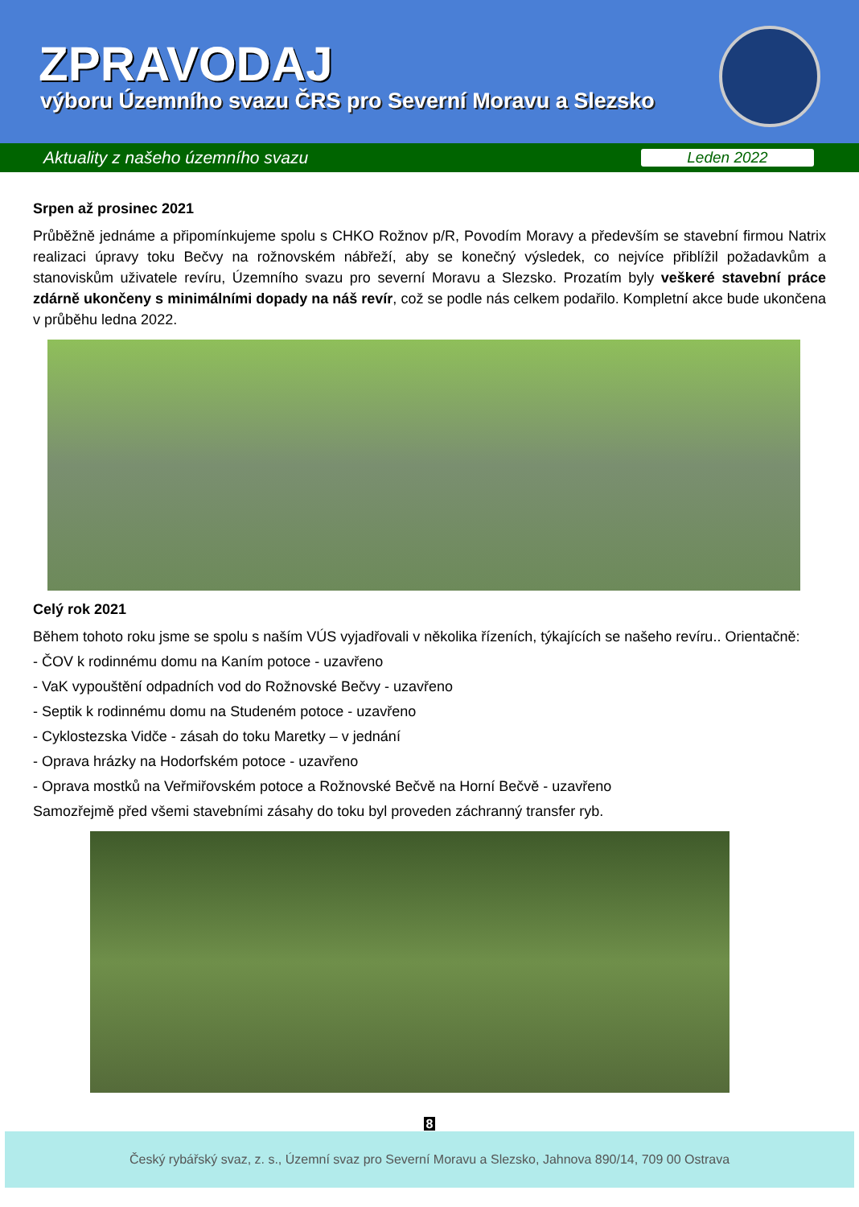ZPRAVODAJ
výboru Územního svazu ČRS pro Severní Moravu a Slezsko
Aktuality z našeho územního svazu Leden 2022
Srpen až prosinec 2021
Průběžně jednáme a připomínkujeme spolu s CHKO Rožnov p/R, Povodím Moravy a především se stavební firmou Natrix realizaci úpravy toku Bečvy na rožnovském nábřeží, aby se konečný výsledek, co nejvíce přiblížil požadavkům a stanoviskům uživatele revíru, Územního svazu pro severní Moravu a Slezsko. Prozatím byly veškeré stavební práce zdárně ukončeny s minimálními dopady na náš revír, což se podle nás celkem podařilo. Kompletní akce bude ukončena v průběhu ledna 2022.
Celý rok 2021
Během tohoto roku jsme se spolu s naším VÚS vyjadřovali v několika řízeních, týkajících se našeho revíru.. Orientačně:
- ČOV k rodinnému domu na Kaním potoce - uzavřeno
- VaK vypouštění odpadních vod do Rožnovské Bečvy - uzavřeno
- Septik k rodinnému domu na Studeném potoce - uzavřeno
- Cyklostezska Vidče - zásah do toku Maretky – v jednání
- Oprava hrázky na Hodorfském potoce - uzavřeno
- Oprava mostků na Veřmiřovském potoce a Rožnovské Bečvě na Horní Bečvě - uzavřeno
Samozřejmě před všemi stavebními zásahy do toku byl proveden záchranný transfer ryb.
8
Český rybářský svaz, z. s., Územní svaz pro Severní Moravu a Slezsko, Jahnova 890/14, 709 00 Ostrava